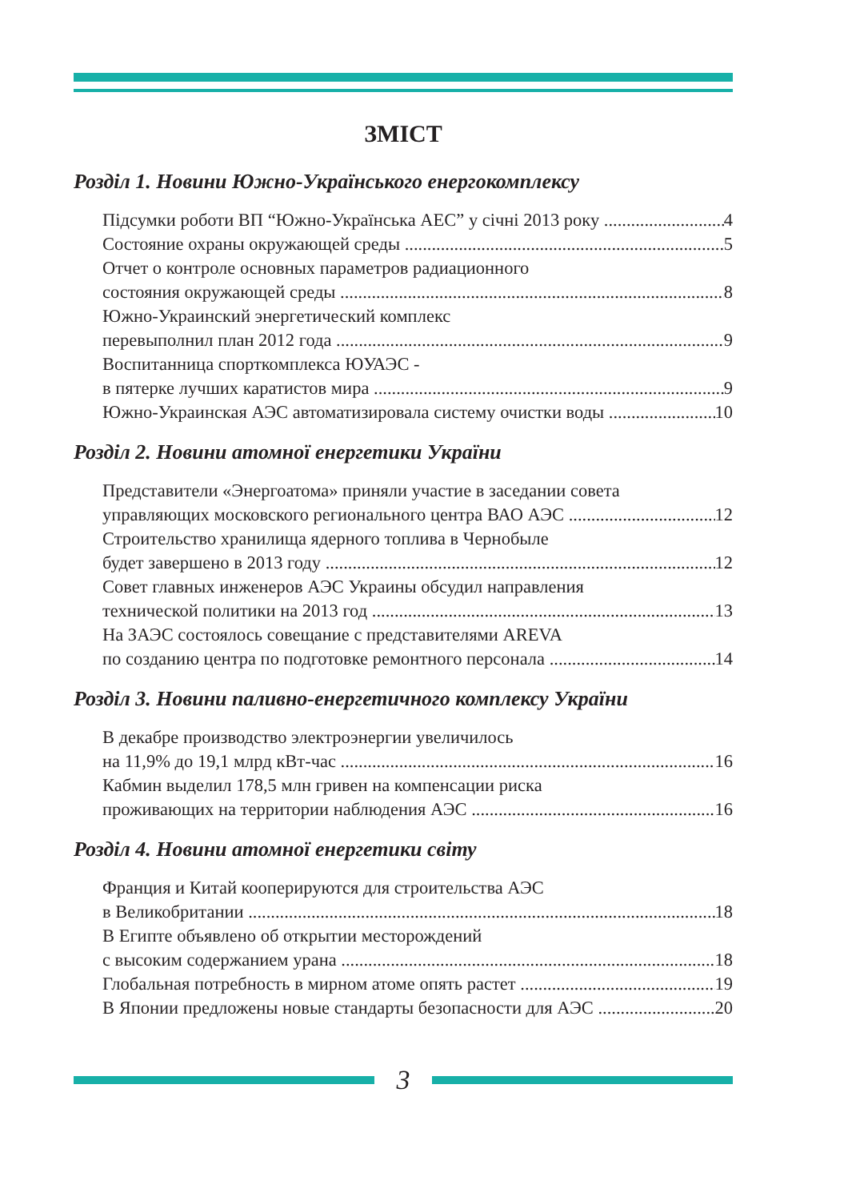ЗМІСТ
Розділ 1. Новини Южно-Українського енергокомплексу
Підсумки роботи ВП “Южно-Українська АЕС” у січні 2013 року 4
Состояние охраны окружающей среды 5
Отчет о контроле основных параметров радиационного
состояния окружающей среды 8
Южно-Украинский энергетический комплекс
перевыполнил план 2012 года 9
Воспитанница спорткомплекса ЮУАЭС -
в пятерке лучших каратистов мира 9
Южно-Украинская АЭС автоматизировала систему очистки воды 10
Розділ 2. Новини атомної енергетики України
Представители «Энергоатома» приняли участие в заседании совета
управляющих московского регионального центра ВАО АЭС 12
Строительство хранилища ядерного топлива в Чернобыле
будет завершено в 2013 году 12
Совет главных инженеров АЭС Украины обсудил направления
технической политики на 2013 год 13
На ЗАЭС состоялось совещание с представителями AREVA
по созданию центра по подготовке ремонтного персонала 14
Розділ 3. Новини паливно-енергетичного комплексу України
В декабре производство электроэнергии увеличилось
на 11,9% до 19,1 млрд кВт-час 16
Кабмин выделил 178,5 млн гривен на компенсации риска
проживающих на территории наблюдения АЭС 16
Розділ 4. Новини атомної енергетики світу
Франция и Китай кооперируются для строительства АЭС
в Великобритании 18
В Египте объявлено об открытии месторождений
с высоким содержанием урана 18
Глобальная потребность в мирном атоме опять растет 19
В Японии предложены новые стандарты безопасности для АЭС 20
3